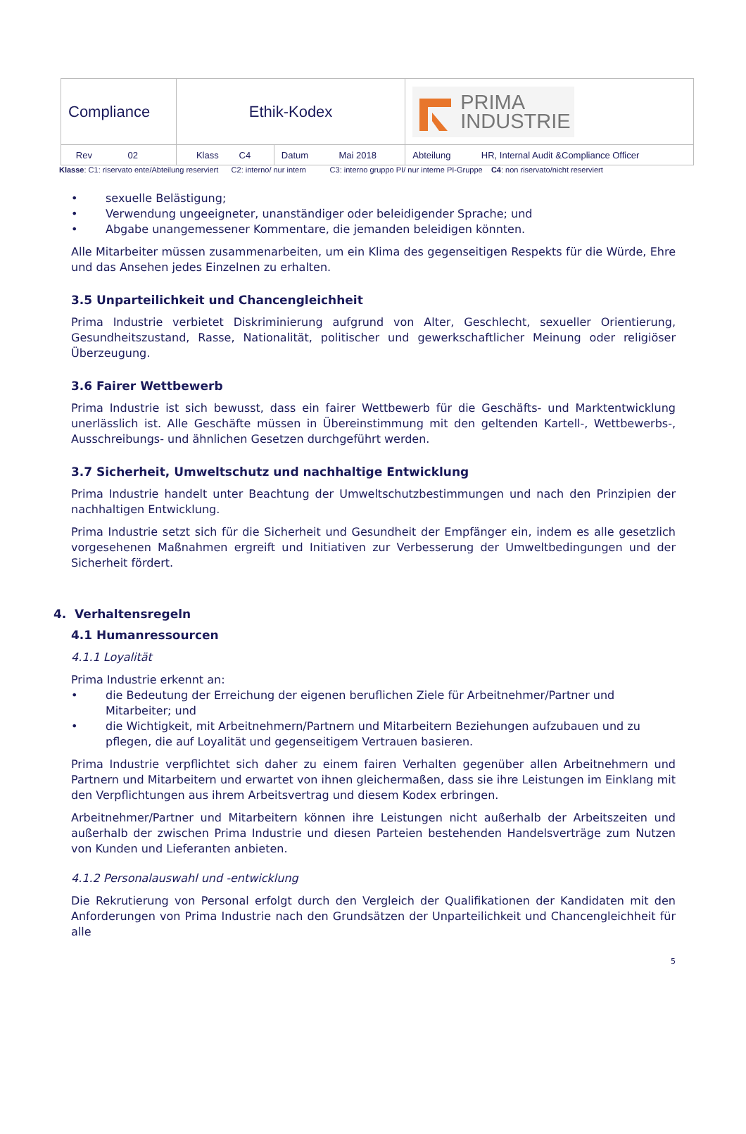| Compliance | Ethik-Kodex | | PRIMA INDUSTRIE |
| Rev 02 | Klass C4 | Datum Mai 2018 | Abteilung HR, Internal Audit &Compliance Officer |
Klasse: C1: riservato ente/Abteilung reserviert C2: interno/ nur intern C3: interno gruppo PI/ nur interne PI-Gruppe C4: non riservato/nicht reserviert
• sexuelle Belästigung;
• Verwendung ungeeigneter, unanständiger oder beleidigender Sprache; und
• Abgabe unangemessener Kommentare, die jemanden beleidigen könnten.
Alle Mitarbeiter müssen zusammenarbeiten, um ein Klima des gegenseitigen Respekts für die Würde, Ehre und das Ansehen jedes Einzelnen zu erhalten.
3.5 Unparteilichkeit und Chancengleichheit
Prima Industrie verbietet Diskriminierung aufgrund von Alter, Geschlecht, sexueller Orientierung, Gesundheitszustand, Rasse, Nationalität, politischer und gewerkschaftlicher Meinung oder religiöser Überzeugung.
3.6 Fairer Wettbewerb
Prima Industrie ist sich bewusst, dass ein fairer Wettbewerb für die Geschäfts- und Marktentwicklung unerlässlich ist. Alle Geschäfte müssen in Übereinstimmung mit den geltenden Kartell-, Wettbewerbs-, Ausschreibungs- und ähnlichen Gesetzen durchgeführt werden.
3.7 Sicherheit, Umweltschutz und nachhaltige Entwicklung
Prima Industrie handelt unter Beachtung der Umweltschutzbestimmungen und nach den Prinzipien der nachhaltigen Entwicklung.
Prima Industrie setzt sich für die Sicherheit und Gesundheit der Empfänger ein, indem es alle gesetzlich vorgesehenen Maßnahmen ergreift und Initiativen zur Verbesserung der Umweltbedingungen und der Sicherheit fördert.
4. Verhaltensregeln
4.1 Humanressourcen
4.1.1 Loyalität
Prima Industrie erkennt an:
• die Bedeutung der Erreichung der eigenen beruflichen Ziele für Arbeitnehmer/Partner und Mitarbeiter; und
• die Wichtigkeit, mit Arbeitnehmern/Partnern und Mitarbeitern Beziehungen aufzubauen und zu pflegen, die auf Loyalität und gegenseitigem Vertrauen basieren.
Prima Industrie verpflichtet sich daher zu einem fairen Verhalten gegenüber allen Arbeitnehmern und Partnern und Mitarbeitern und erwartet von ihnen gleichermaßen, dass sie ihre Leistungen im Einklang mit den Verpflichtungen aus ihrem Arbeitsvertrag und diesem Kodex erbringen.
Arbeitnehmer/Partner und Mitarbeitern können ihre Leistungen nicht außerhalb der Arbeitszeiten und außerhalb der zwischen Prima Industrie und diesen Parteien bestehenden Handelsverträge zum Nutzen von Kunden und Lieferanten anbieten.
4.1.2 Personalauswahl und -entwicklung
Die Rekrutierung von Personal erfolgt durch den Vergleich der Qualifikationen der Kandidaten mit den Anforderungen von Prima Industrie nach den Grundsätzen der Unparteilichkeit und Chancengleichheit für alle
5